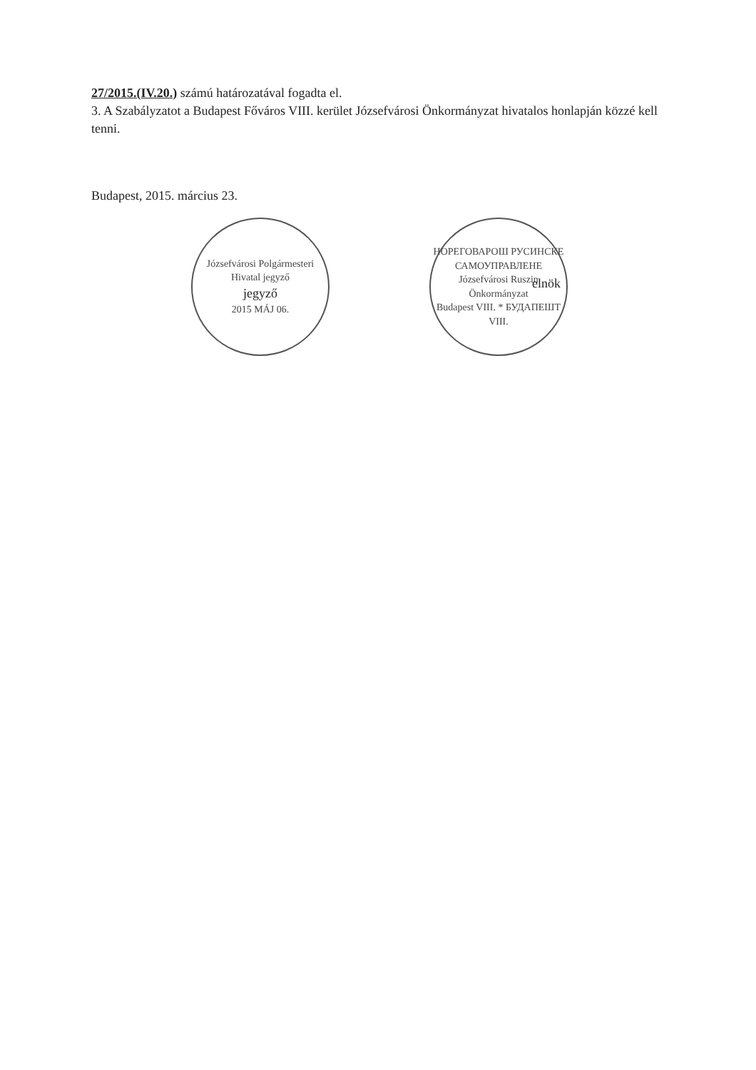27/2015.(IV.20.) számú határozatával fogadta el.
3. A Szabályzatot a Budapest Főváros VIII. kerület Józsefvárosi Önkormányzat hivatalos honlapján közzé kell tenni.
Budapest, 2015. március 23.
Józsefvárosi Polgármesteri Hivatal jegyző
jegyző
2015 MÁJ 06.
НОРЕГОВАРОШ РУСИНСКЕ САМОУПРАВЛЕНЕ
Józsefvárosi Ruszin Önkormányzat
Budapest VIII. * БУДАПЕШТ VIII.
elnök